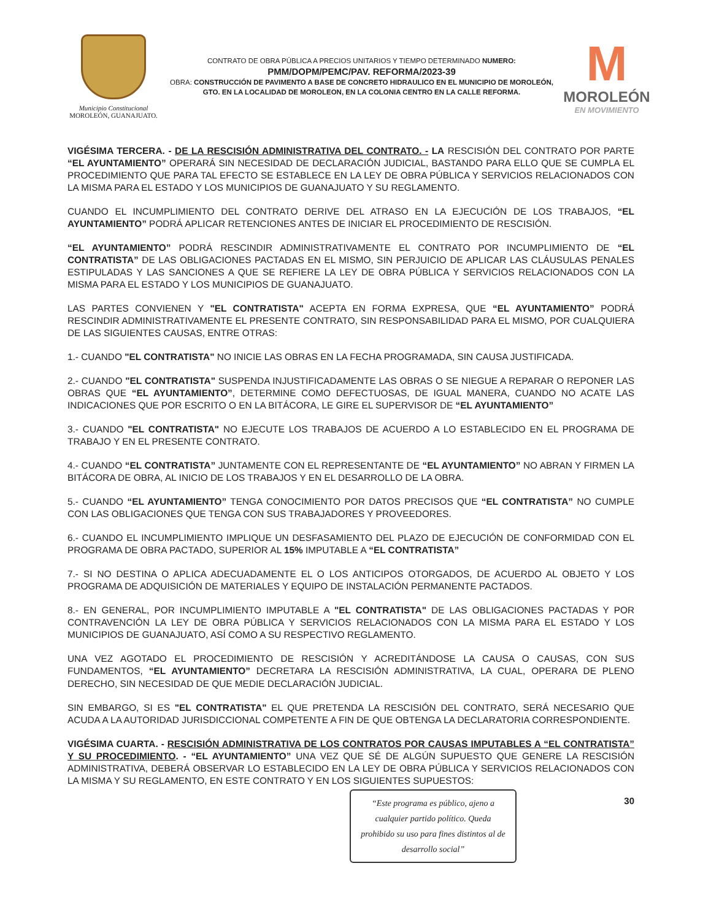Municipio Constitucional
MOROLEÓN, GUANAJUATO.
CONTRATO DE OBRA PÚBLICA A PRECIOS UNITARIOS Y TIEMPO DETERMINADO NUMERO:
PMM/DOPM/PEMC/PAV. REFORMA/2023-39
OBRA: CONSTRUCCIÓN DE PAVIMENTO A BASE DE CONCRETO HIDRAULICO EN EL MUNICIPIO DE MOROLEÓN, GTO. EN LA LOCALIDAD DE MOROLEON, EN LA COLONIA CENTRO EN LA CALLE REFORMA.
M
MOROLEÓN
EN MOVIMIENTO
VIGÉSIMA TERCERA. - DE LA RESCISIÓN ADMINISTRATIVA DEL CONTRATO. - LA RESCISIÓN DEL CONTRATO POR PARTE “EL AYUNTAMIENTO” OPERARÁ SIN NECESIDAD DE DECLARACIÓN JUDICIAL, BASTANDO PARA ELLO QUE SE CUMPLA EL PROCEDIMIENTO QUE PARA TAL EFECTO SE ESTABLECE EN LA LEY DE OBRA PÚBLICA Y SERVICIOS RELACIONADOS CON LA MISMA PARA EL ESTADO Y LOS MUNICIPIOS DE GUANAJUATO Y SU REGLAMENTO.
CUANDO EL INCUMPLIMIENTO DEL CONTRATO DERIVE DEL ATRASO EN LA EJECUCIÓN DE LOS TRABAJOS, “EL AYUNTAMIENTO” PODRÁ APLICAR RETENCIONES ANTES DE INICIAR EL PROCEDIMIENTO DE RESCISIÓN.
“EL AYUNTAMIENTO” PODRÁ RESCINDIR ADMINISTRATIVAMENTE EL CONTRATO POR INCUMPLIMIENTO DE “EL CONTRATISTA” DE LAS OBLIGACIONES PACTADAS EN EL MISMO, SIN PERJUICIO DE APLICAR LAS CLÁUSULAS PENALES ESTIPULADAS Y LAS SANCIONES A QUE SE REFIERE LA LEY DE OBRA PÚBLICA Y SERVICIOS RELACIONADOS CON LA MISMA PARA EL ESTADO Y LOS MUNICIPIOS DE GUANAJUATO.
LAS PARTES CONVIENEN Y "EL CONTRATISTA" ACEPTA EN FORMA EXPRESA, QUE “EL AYUNTAMIENTO” PODRÁ RESCINDIR ADMINISTRATIVAMENTE EL PRESENTE CONTRATO, SIN RESPONSABILIDAD PARA EL MISMO, POR CUALQUIERA DE LAS SIGUIENTES CAUSAS, ENTRE OTRAS:
1.- CUANDO "EL CONTRATISTA" NO INICIE LAS OBRAS EN LA FECHA PROGRAMADA, SIN CAUSA JUSTIFICADA.
2.- CUANDO "EL CONTRATISTA" SUSPENDA INJUSTIFICADAMENTE LAS OBRAS O SE NIEGUE A REPARAR O REPONER LAS OBRAS QUE “EL AYUNTAMIENTO”, DETERMINE COMO DEFECTUOSAS, DE IGUAL MANERA, CUANDO NO ACATE LAS INDICACIONES QUE POR ESCRITO O EN LA BITÁCORA, LE GIRE EL SUPERVISOR DE “EL AYUNTAMIENTO”
3.- CUANDO "EL CONTRATISTA" NO EJECUTE LOS TRABAJOS DE ACUERDO A LO ESTABLECIDO EN EL PROGRAMA DE TRABAJO Y EN EL PRESENTE CONTRATO.
4.- CUANDO “EL CONTRATISTA” JUNTAMENTE CON EL REPRESENTANTE DE “EL AYUNTAMIENTO” NO ABRAN Y FIRMEN LA BITÁCORA DE OBRA, AL INICIO DE LOS TRABAJOS Y EN EL DESARROLLO DE LA OBRA.
5.- CUANDO “EL AYUNTAMIENTO” TENGA CONOCIMIENTO POR DATOS PRECISOS QUE “EL CONTRATISTA” NO CUMPLE CON LAS OBLIGACIONES QUE TENGA CON SUS TRABAJADORES Y PROVEEDORES.
6.- CUANDO EL INCUMPLIMIENTO IMPLIQUE UN DESFASAMIENTO DEL PLAZO DE EJECUCIÓN DE CONFORMIDAD CON EL PROGRAMA DE OBRA PACTADO, SUPERIOR AL 15% IMPUTABLE A “EL CONTRATISTA”
7.- SI NO DESTINA O APLICA ADECUADAMENTE EL O LOS ANTICIPOS OTORGADOS, DE ACUERDO AL OBJETO Y LOS PROGRAMA DE ADQUISICIÓN DE MATERIALES Y EQUIPO DE INSTALACIÓN PERMANENTE PACTADOS.
8.- EN GENERAL, POR INCUMPLIMIENTO IMPUTABLE A "EL CONTRATISTA" DE LAS OBLIGACIONES PACTADAS Y POR CONTRAVENCIÓN LA LEY DE OBRA PÚBLICA Y SERVICIOS RELACIONADOS CON LA MISMA PARA EL ESTADO Y LOS MUNICIPIOS DE GUANAJUATO, ASÍ COMO A SU RESPECTIVO REGLAMENTO.
UNA VEZ AGOTADO EL PROCEDIMIENTO DE RESCISIÓN Y ACREDITÁNDOSE LA CAUSA O CAUSAS, CON SUS FUNDAMENTOS, “EL AYUNTAMIENTO” DECRETARA LA RESCISIÓN ADMINISTRATIVA, LA CUAL, OPERARA DE PLENO DERECHO, SIN NECESIDAD DE QUE MEDIE DECLARACIÓN JUDICIAL.
SIN EMBARGO, SI ES "EL CONTRATISTA" EL QUE PRETENDA LA RESCISIÓN DEL CONTRATO, SERÁ NECESARIO QUE ACUDA A LA AUTORIDAD JURISDICCIONAL COMPETENTE A FIN DE QUE OBTENGA LA DECLARATORIA CORRESPONDIENTE.
VIGÉSIMA CUARTA. - RESCISIÓN ADMINISTRATIVA DE LOS CONTRATOS POR CAUSAS IMPUTABLES A “EL CONTRATISTA” Y SU PROCEDIMIENTO. - “EL AYUNTAMIENTO” UNA VEZ QUE SÉ DE ALGÚN SUPUESTO QUE GENERE LA RESCISIÓN ADMINISTRATIVA, DEBERÁ OBSERVAR LO ESTABLECIDO EN LA LEY DE OBRA PÚBLICA Y SERVICIOS RELACIONADOS CON LA MISMA Y SU REGLAMENTO, EN ESTE CONTRATO Y EN LOS SIGUIENTES SUPUESTOS:
“Este programa es público, ajeno a cualquier partido político. Queda prohibido su uso para fines distintos al de desarrollo social”
30